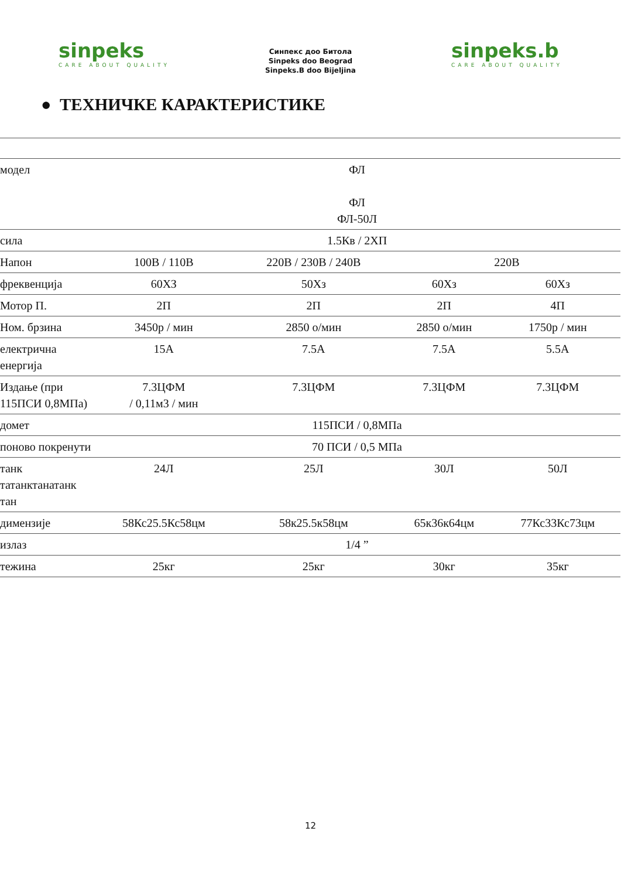sinpeks
CARE ABOUT QUALITY
Синпекс доо Битола
Sinpeks doo Beograd
Sinpeks.B doo Bijeljina
sinpeks.b
CARE ABOUT QUALITY
● ТЕХНИЧКЕ КАРАКТЕРИСТИКЕ
| модел | ФЛ ФЛ ФЛ-50Л | | | |
| сила | 1.5Кв / 2ХП | | | |
| Напон | 100В / 110В | 220В / 230В / 240В | 220В | |
| фреквенција | 60ХЗ | 50Хз | 60Хз | 60Хз |
| Мотор П. | 2П | 2П | 2П | 4П |
| Ном. брзина | 3450р / мин | 2850 о/мин | 2850 о/мин | 1750р / мин |
| електрична енергија | 15А | 7.5А | 7.5А | 5.5А |
| Издање (при 115ПСИ 0,8МПа) | 7.3ЦФМ / 0,11м3 / мин | 7.3ЦФМ | 7.3ЦФМ | 7.3ЦФМ |
| домет | 115ПСИ / 0,8МПа | | | |
| поново покренути | 70 ПСИ / 0,5 МПа | | | |
| танк татанктанатанк тан | 24Л | 25Л | 30Л | 50Л |
| димензије | 58Кс25.5Кс58цм | 58к25.5к58цм | 65к36к64цм | 77Кс33Кс73цм |
| излаз | 1/4 ” | | | |
| тежина | 25кг | 25кг | 30кг | 35кг |
12